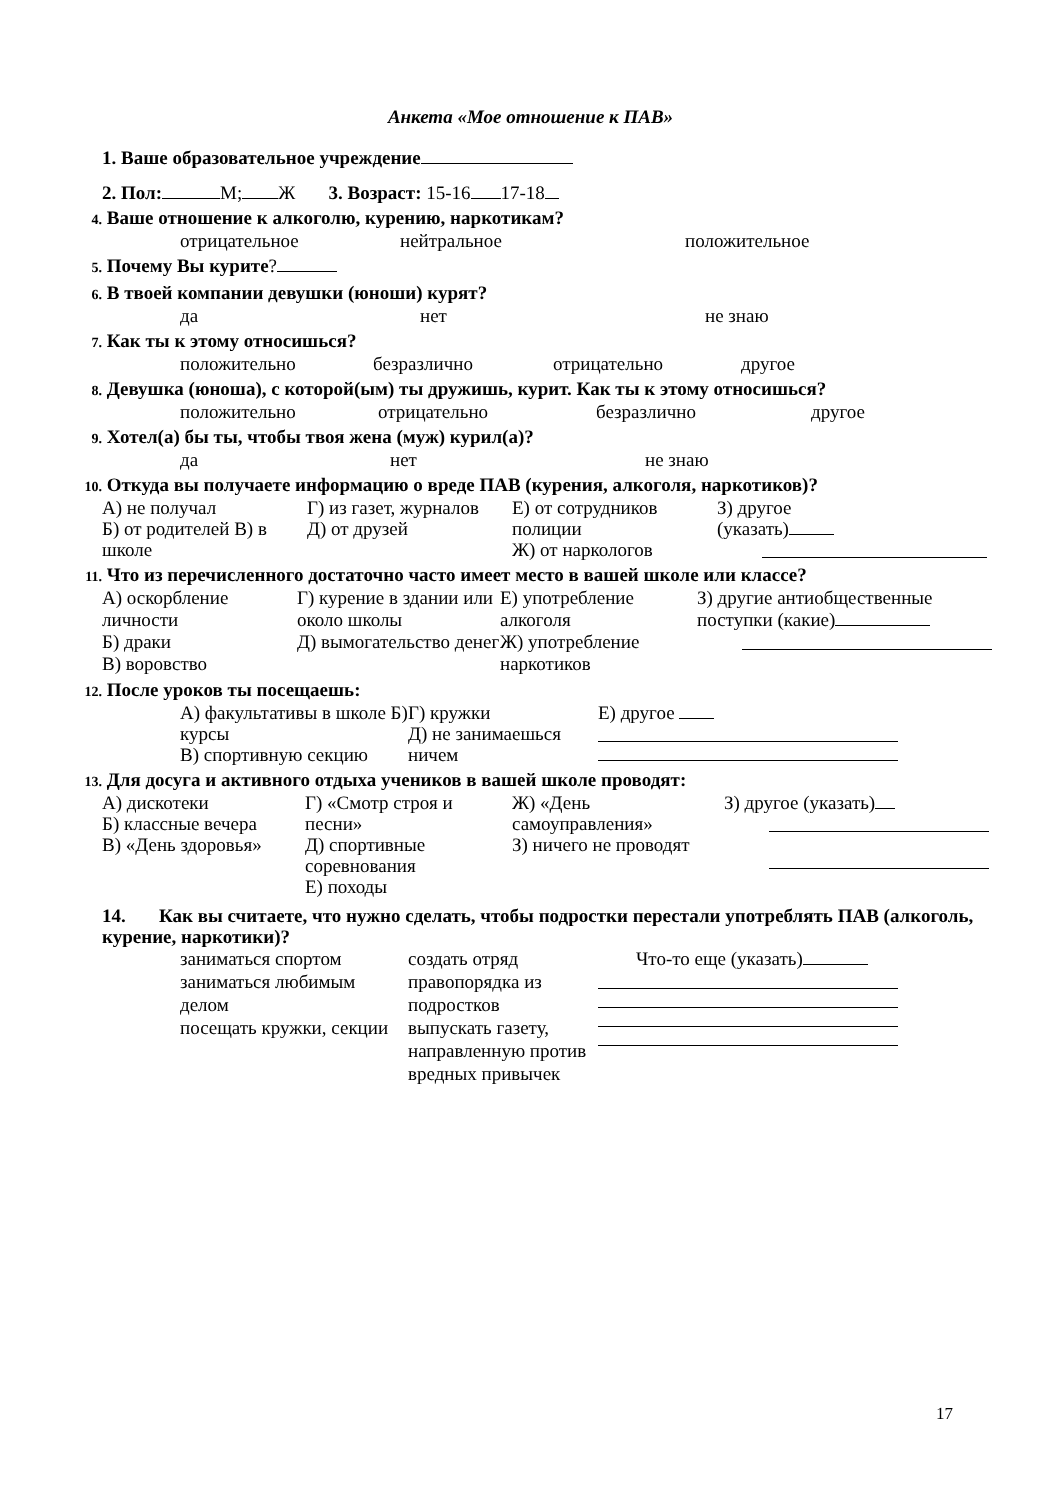Анкета «Мое отношение к ПАВ»
1. Ваше образовательное учреждение
2. Пол: М; Ж 3. Возраст: 15-16 17-18
4. Ваше отношение к алкоголю, курению, наркотикам?
отрицательное нейтральное положительное
5. Почему Вы курите?
6. В твоей компании девушки (юноши) курят?
да нет не знаю
7. Как ты к этому относишься?
положительно безразлично отрицательно другое
8. Девушка (юноша), с которой(ым) ты дружишь, курит. Как ты к этому относишься?
положительно отрицательно безразлично другое
9. Хотел(а) бы ты, чтобы твоя жена (муж) курил(а)?
да нет не знаю
10. Откуда вы получаете информацию о вреде ПАВ (курения, алкоголя, наркотиков)?
А) не получал
Б) от родителей В) в школе
Г) из газет, журналов
Д) от друзей
Е) от сотрудников полиции
Ж) от наркологов
З) другое
(указать)
11. Что из перечисленного достаточно часто имеет место в вашей школе или классе?
А) оскорбление личности
Б) драки
В) воровство
Г) курение в здании или около школы
Д) вымогательство денег
Е) употребление алкоголя
Ж) употребление наркотиков
З) другие антиобщественные поступки (какие)
12. После уроков ты посещаешь:
А) факультативы в школе Б) курсы
В) спортивную секцию
Г) кружки
Д) не занимаешься ничем
Е) другое
13. Для досуга и активного отдыха учеников в вашей школе проводят:
А) дискотеки
Б) классные вечера
В) «День здоровья»
Г) «Смотр строя и песни»
Д) спортивные соревнования
Е) походы
Ж) «День самоуправления»
З) ничего не проводят
З) другое (указать)
14. Как вы считаете, что нужно сделать, чтобы подростки перестали употреблять ПАВ (алкоголь, курение, наркотики)?
заниматься спортом
заниматься любимым делом
посещать кружки, секции
создать отряд правопорядка из подростков
выпускать газету, направленную против вредных привычек
Что-то еще (указать)
17